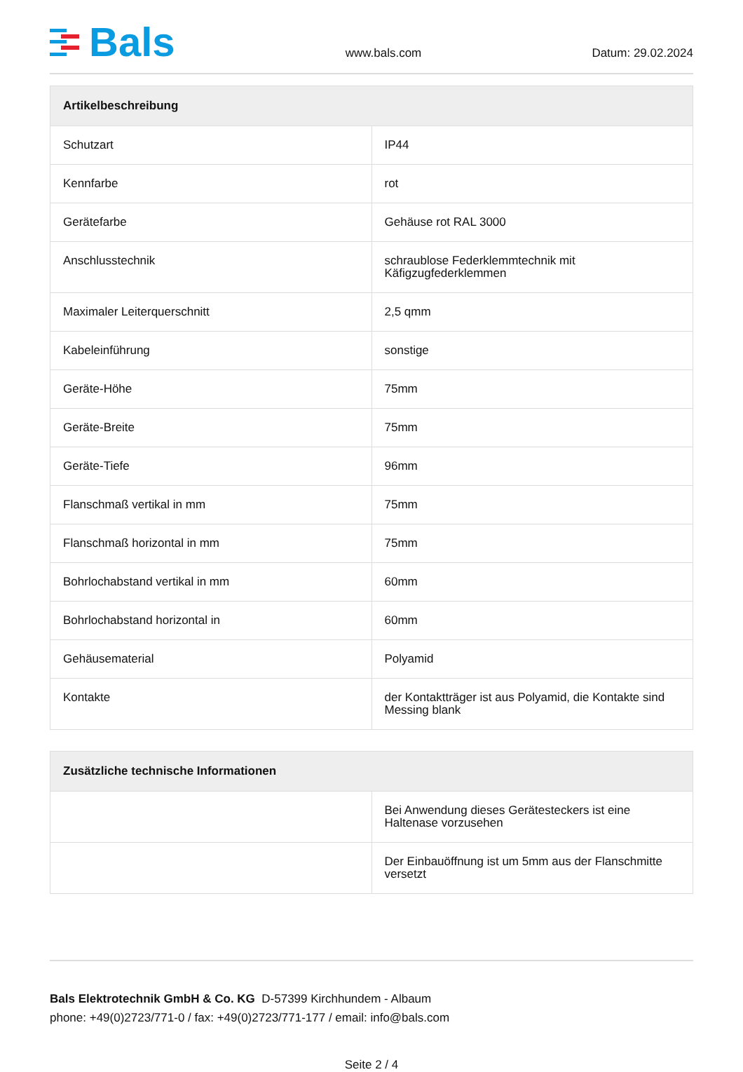Bals
www.bals.com Datum: 29.02.2024
| Artikelbeschreibung | |
| --- | --- |
| Schutzart | IP44 |
| Kennfarbe | rot |
| Gerätefarbe | Gehäuse rot RAL 3000 |
| Anschlusstechnik | schraublose Federklemmtechnik mit Käfigzugfederklemmen |
| Maximaler Leiterquerschnitt | 2,5 qmm |
| Kabeleinführung | sonstige |
| Geräte-Höhe | 75mm |
| Geräte-Breite | 75mm |
| Geräte-Tiefe | 96mm |
| Flanschmaß vertikal in mm | 75mm |
| Flanschmaß horizontal in mm | 75mm |
| Bohrlochabstand vertikal in mm | 60mm |
| Bohrlochabstand horizontal in | 60mm |
| Gehäusematerial | Polyamid |
| Kontakte | der Kontaktträger ist aus Polyamid, die Kontakte sind Messing blank |
| Zusätzliche technische Informationen | |
| --- | --- |
| | Bei Anwendung dieses Gerätesteckers ist eine Haltenase vorzusehen |
| | Der Einbauöffnung ist um 5mm aus der Flanschmitte versetzt |
Bals Elektrotechnik GmbH & Co. KG D-57399 Kirchhundem - Albaum
phone: +49(0)2723/771-0 / fax: +49(0)2723/771-177 / email: info@bals.com
Seite 2 / 4